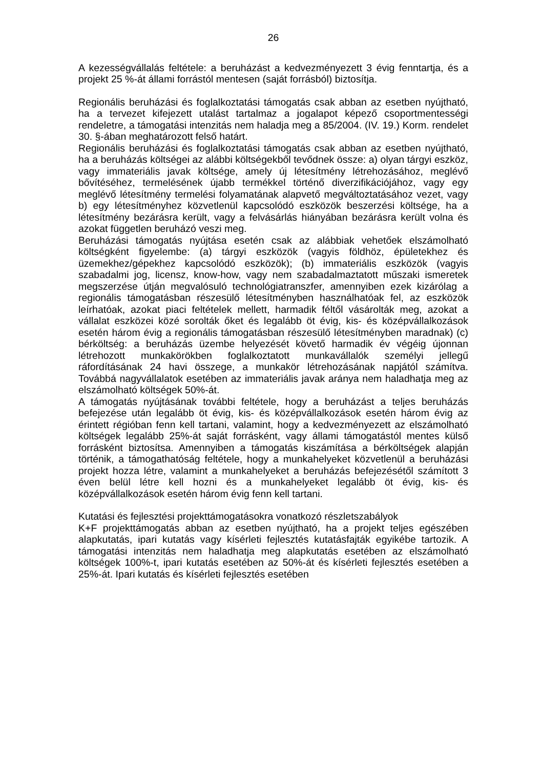26
A kezességvállalás feltétele: a beruházást a kedvezményezett 3 évig fenntartja, és a projekt 25 %-át állami forrástól mentesen (saját forrásból) biztosítja.
Regionális beruházási és foglalkoztatási támogatás csak abban az esetben nyújtható, ha a tervezet kifejezett utalást tartalmaz a jogalapot képező csoportmentességi rendeletre, a támogatási intenzitás nem haladja meg a 85/2004. (IV. 19.) Korm. rendelet 30. §-ában meghatározott felső határt.
Regionális beruházási és foglalkoztatási támogatás csak abban az esetben nyújtható, ha a beruházás költségei az alábbi költségekből tevődnek össze: a) olyan tárgyi eszköz, vagy immateriális javak költsége, amely új létesítmény létrehozásához, meglévő bővítéséhez, termelésének újabb termékkel történő diverzifikációjához, vagy egy meglévő létesítmény termelési folyamatának alapvető megváltoztatásához vezet, vagy b) egy létesítményhez közvetlenül kapcsolódó eszközök beszerzési költsége, ha a létesítmény bezárásra került, vagy a felvásárlás hiányában bezárásra került volna és azokat független beruházó veszi meg.
Beruházási támogatás nyújtása esetén csak az alábbiak vehetőek elszámolható költségként figyelembe: (a) tárgyi eszközök (vagyis földhöz, épületekhez és üzemekhez/gépekhez kapcsolódó eszközök); (b) immateriális eszközök (vagyis szabadalmi jog, licensz, know-how, vagy nem szabadalmaztatott műszaki ismeretek megszerzése útján megvalósuló technológiatranszfer, amennyiben ezek kizárólag a regionális támogatásban részesülő létesítményben használhatóak fel, az eszközök leírhatóak, azokat piaci feltételek mellett, harmadik féltől vásárolták meg, azokat a vállalat eszközei közé sorolták őket és legalább öt évig, kis- és középvállalkozások esetén három évig a regionális támogatásban részesülő létesítményben maradnak) (c) bérköltség: a beruházás üzembe helyezését követő harmadik év végéig újonnan létrehozott munkakörökben foglalkoztatott munkavállalók személyi jellegű ráfordításának 24 havi összege, a munkakör létrehozásának napjától számítva. Továbbá nagyvállalatok esetében az immateriális javak aránya nem haladhatja meg az elszámolható költségek 50%-át.
A támogatás nyújtásának további feltétele, hogy a beruházást a teljes beruházás befejezése után legalább öt évig, kis- és középvállalkozások esetén három évig az érintett régióban fenn kell tartani, valamint, hogy a kedvezményezett az elszámolható költségek legalább 25%-át saját forrásként, vagy állami támogatástól mentes külső forrásként biztosítsa. Amennyiben a támogatás kiszámítása a bérköltségek alapján történik, a támogathatóság feltétele, hogy a munkahelyeket közvetlenül a beruházási projekt hozza létre, valamint a munkahelyeket a beruházás befejezésétől számított 3 éven belül létre kell hozni és a munkahelyeket legalább öt évig, kis- és középvállalkozások esetén három évig fenn kell tartani.
Kutatási és fejlesztési projekttámogatásokra vonatkozó részletszabályok
K+F projekttámogatás abban az esetben nyújtható, ha a projekt teljes egészében alapkutatás, ipari kutatás vagy kísérleti fejlesztés kutatásfajták egyikébe tartozik. A támogatási intenzitás nem haladhatja meg alapkutatás esetében az elszámolható költségek 100%-t, ipari kutatás esetében az 50%-át és kísérleti fejlesztés esetében a 25%-át. Ipari kutatás és kísérleti fejlesztés esetében